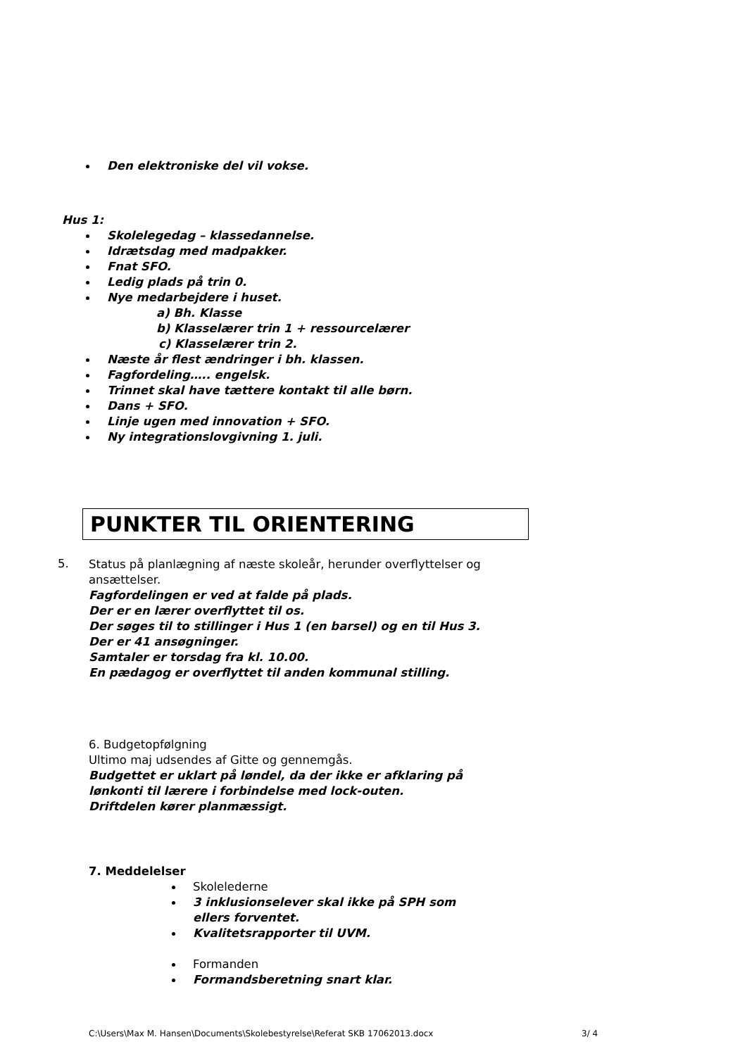Den elektroniske del vil vokse.
Hus 1:
Skolelegedag – klassedannelse.
Idrætsdag med madpakker.
Fnat SFO.
Ledig plads på trin 0.
Nye medarbejdere i huset.
a) Bh. Klasse
b) Klasselærer trin 1 + ressourcelærer
c) Klasselærer trin 2.
Næste år flest ændringer i bh. klassen.
Fagfordeling….. engelsk.
Trinnet skal have tættere kontakt til alle børn.
Dans + SFO.
Linje ugen med innovation + SFO.
Ny integrationslovgivning 1. juli.
PUNKTER TIL ORIENTERING
5.
Status på planlægning af næste skoleår, herunder overflyttelser og ansættelser.
Fagfordelingen er ved at falde på plads.
Der er en lærer overflyttet til os.
Der søges til to stillinger i Hus 1 (en barsel) og en til Hus 3.
Der er 41 ansøgninger.
Samtaler er torsdag fra kl. 10.00.
En pædagog er overflyttet til anden kommunal stilling.
6. Budgetopfølgning
Ultimo maj udsendes af Gitte og gennemgås.
Budgettet er uklart på løndel, da der ikke er afklaring på lønkonti til lærere i forbindelse med lock-outen.
Driftdelen kører planmæssigt.
7. Meddelelser
Skolelederne
3 inklusionselever skal ikke på SPH som ellers forventet.
Kvalitetsrapporter til UVM.
Formanden
Formandsberetning snart klar.
C:\Users\Max M. Hansen\Documents\Skolebestyrelse\Referat SKB 17062013.docx 3/ 4